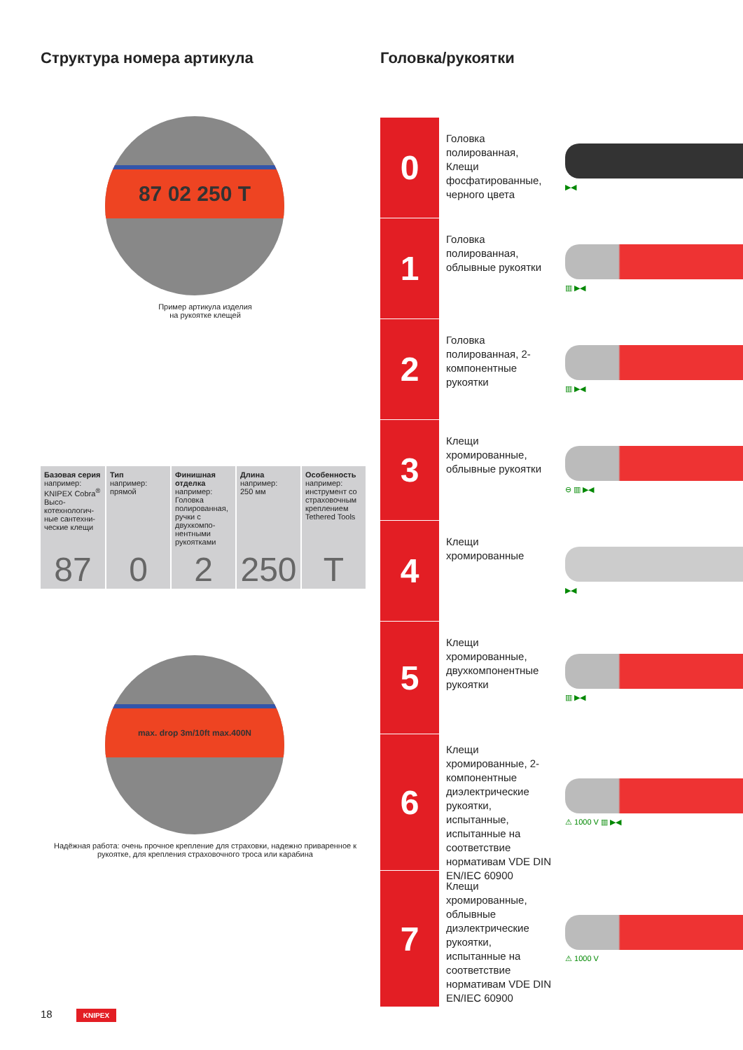Структура номера артикула
87 02 250 T
Пример артикула изделия
на рукоятке клещей
| Базовая серия например: KNIPEX Cobra<sup>®</sup> Высо­котехнологич­ные сантехни­ческие клещи | Тип например: прямой | Финишная отделка например: Головка полиро­ванная, ручки с двухкомпо­нентными рукоятками | Длина например: 250 мм | Особенность например: инструмент со страховочным креплением Tethered Tools |
| 87 | 0 | 2 | 250 | T |
max. drop 3m/10ft max.400N
Надёжная работа: очень прочное крепление для страховки, надежно приваренное к рукоятке, для крепления страховочного троса или карабина
Головка/рукоятки
0
Головка полированная, Клещи фосфатированные, черного цвета
▶◀
1
Головка полированная, облывные рукоятки
▥ ▶◀
2
Головка полированная, 2-компонентные рукоятки
▥ ▶◀
3
Клещи хромированные, облывные рукоятки
⊖ ▥ ▶◀
4
Клещи хромированные
▶◀
5
Клещи хромированные, двухкомпонентные рукоятки
▥ ▶◀
6
Клещи хромированные, 2-компонентные диэлектрические рукоятки, испытанные, испытанные на соответствие нормативам VDE DIN EN/IEC 60900
⚠ 1000 V ▥ ▶◀
7
Клещи хромированные, облывные диэлектрические рукоятки, испытанные на соответствие нормативам VDE DIN EN/IEC 60900
⚠ 1000 V
18 KNIPEX